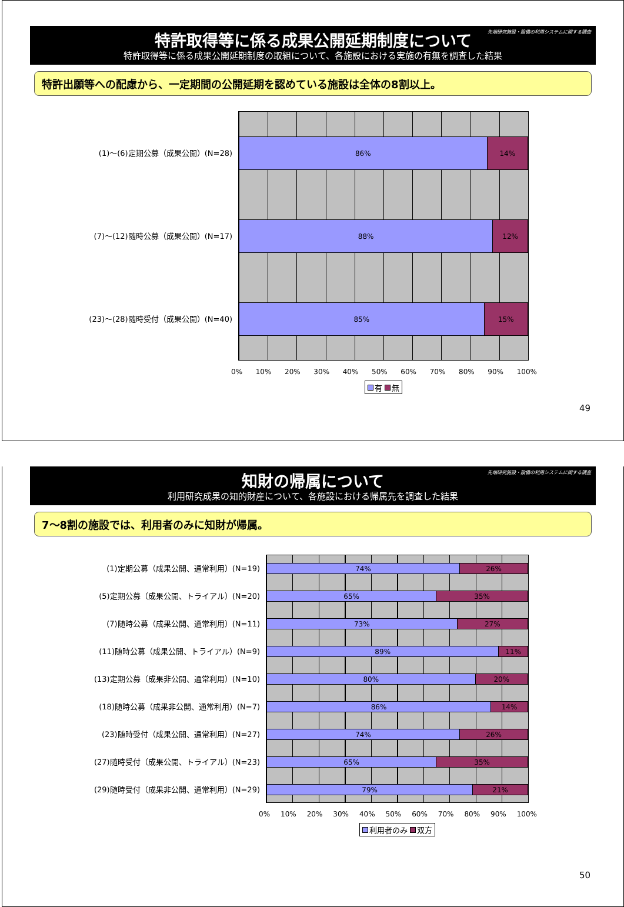先端研究施設・設備の利用システムに関する調査
特許取得等に係る成果公開延期制度について
特許取得等に係る成果公開延期制度の取組について、各施設における実施の有無を調査した結果
特許出願等への配慮から、一定期間の公開延期を認めている施設は全体の8割以上。
(1)〜(6)定期公募（成果公開）(N=28)
(7)〜(12)随時公募（成果公開）(N=17)
(23)〜(28)随時受付（成果公開）(N=40)
86% 14%
88% 12%
85% 15%
0% 10% 20% 30% 40% 50% 60% 70% 80% 90% 100%
有 無
49
先端研究施設・設備の利用システムに関する調査
知財の帰属について
利用研究成果の知的財産について、各施設における帰属先を調査した結果
7〜8割の施設では、利用者のみに知財が帰属。
(1)定期公募（成果公開、通常利用）(N=19)
(5)定期公募（成果公開、トライアル）(N=20)
(7)随時公募（成果公開、通常利用）(N=11)
(11)随時公募（成果公開、トライアル）(N=9)
(13)定期公募（成果非公開、通常利用）(N=10)
(18)随時公募（成果非公開、通常利用）(N=7)
(23)随時受付（成果公開、通常利用）(N=27)
(27)随時受付（成果公開、トライアル）(N=23)
(29)随時受付（成果非公開、通常利用）(N=29)
74% 26%
65% 35%
73% 27%
89% 11%
80% 20%
86% 14%
74% 26%
65% 35%
79% 21%
0% 10% 20% 30% 40% 50% 60% 70% 80% 90% 100%
利用者のみ 双方
50